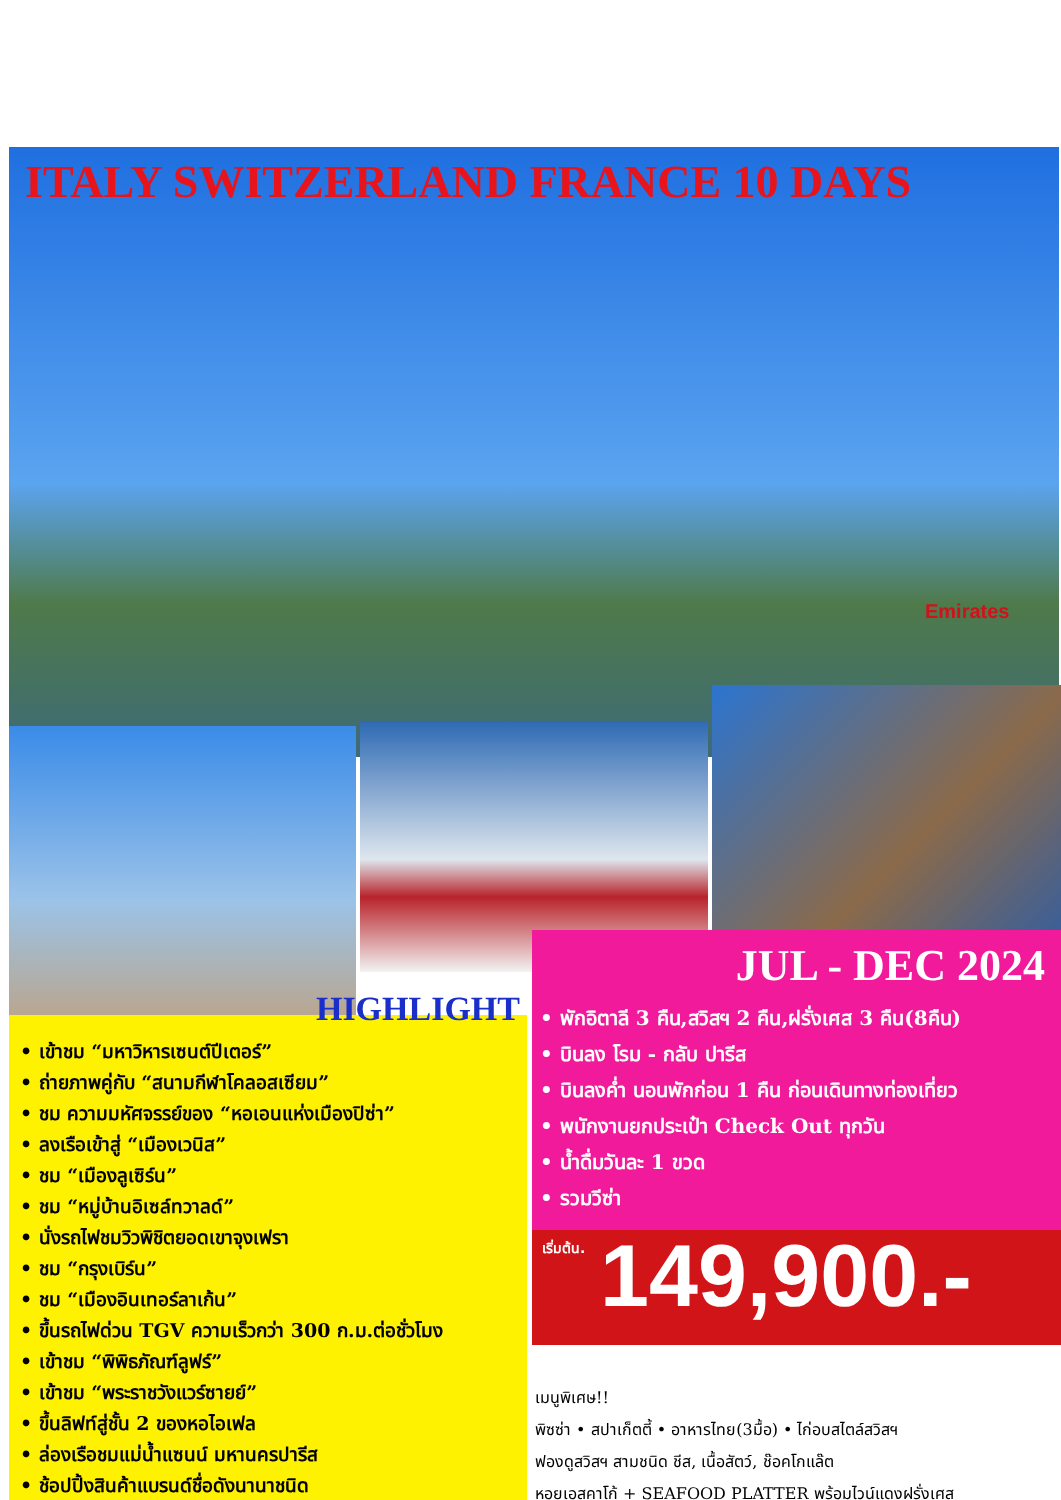ITALY SWITZERLAND FRANCE 10 DAYS
Emirates
JUL - DEC 2024
• พักอิตาลี 3 คืน,สวิสฯ 2 คืน,ฝรั่งเศส 3 คืน(8คืน)
• บินลง โรม - กลับ ปารีส
• บินลงค่ำ นอนพักก่อน 1 คืน ก่อนเดินทางท่องเที่ยว
• พนักงานยกประเป๋า Check Out ทุกวัน
• น้ำดื่มวันละ 1 ขวด
• รวมวีซ่า
เริ่มต้น. 149,900.-
HIGHLIGHT
• เข้าชม “มหาวิหารเซนต์ปีเตอร์”
• ถ่ายภาพคู่กับ “สนามกีฬาโคลอสเซียม”
• ชม ความมหัศจรรย์ของ “หอเอนแห่งเมืองปิซ่า”
• ลงเรือเข้าสู่ “เมืองเวนิส”
• ชม “เมืองลูเซิร์น”
• ชม “หมู่บ้านอิเซล์ทวาลด์”
• นั่งรถไฟชมวิวพิชิตยอดเขาจุงเฟรา
• ชม “กรุงเบิร์น”
• ชม “เมืองอินเทอร์ลาเก้น”
• ขึ้นรถไฟด่วน TGV ความเร็วกว่า 300 ก.ม.ต่อชั่วโมง
• เข้าชม “พิพิธภัณฑ์ลูฟร์”
• เข้าชม “พระราชวังแวร์ซายย์”
• ขึ้นลิฟท์สู่ชั้น 2 ของหอไอเฟล
• ล่องเรือชมแม่น้ำแซนน์ มหานครปารีส
• ช้อปปิ้งสินค้าแบรนด์ชื่อดังนานาชนิด
เมนูพิเศษ!!
พิซซ่า • สปาเก็ตตี้ • อาหารไทย(3มื้อ) • ไก่อบสไตล์สวิสฯ
ฟองดูสวิสฯ สามชนิด ชีส, เนื้อสัตว์, ช๊อคโกแล๊ต
หอยเอสคาโก้ + SEAFOOD PLATTER พร้อมไวน์แดงฝรั่งเศส